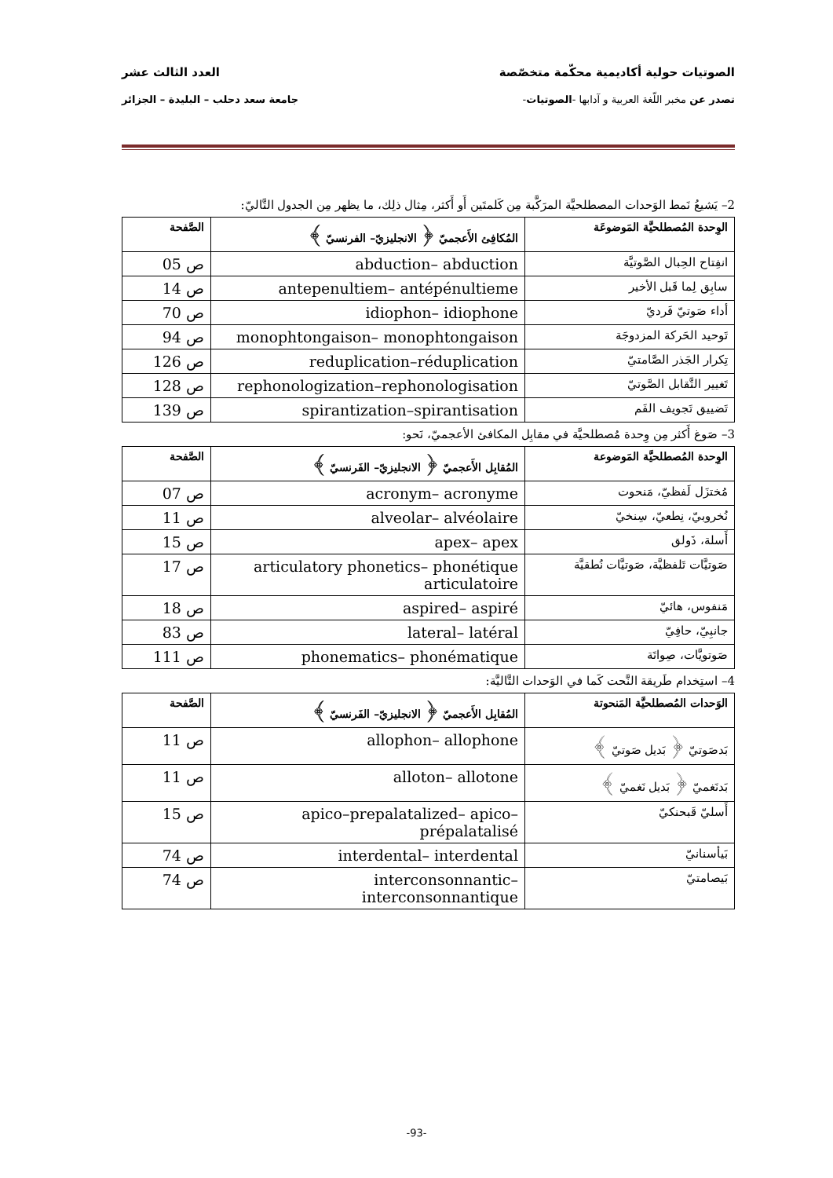الصوتيات حولية أكاديمية محكّمة متخصّصة العدد الثالث عشر
تصدر عن مخبر اللّغة العربية و آدابها -الصوتيات- جامعة سعد دحلب – البليدة – الجزائر
2– يَشيعُ نَمط الوَحدات المصطلحيَّة المرَكَّبة مِن كَلمتَين أَو أَكثر، مِثال ذلِك، ما يظهر مِن الجدول التَّاليّ:
| الوِحدة المُصطلحيَّة المَوضوعَة | المُكافِئ الأَعجميّ ﴿ الانجليزيّ– الفرنسيّ ﴾ | الصَّفحة |
| --- | --- | --- |
| انفِتاح الحِبال الصَّوتيَّة | abduction– abduction | ص 05 |
| سابِق لِما قَبل الأخير | antepenultiem– antépénultieme | ص 14 |
| أداء صَوتيّ فَرديّ | idiophon– idiophone | ص 70 |
| تَوحيد الحَركة المزدوجَة | monophtongaison– monophtongaison | ص 94 |
| تِكرار الجَذر الصَّامتيّ | reduplication–réduplication | ص 126 |
| تَغيير التَّقابل الصَّوتيّ | rephonologization–rephonologisation | ص 128 |
| تَضييق تَجويف الفَم | spirantization–spirantisation | ص 139 |
3– صَوغ أَكثر مِن وِحدة مُصطلحيَّة في مقابِل المكافئ الأعجميّ، نَحو:
| الوِحدة المُصطلحيَّة المَوضوعة | المُقابِل الأَعجميّ ﴿ الانجليزيّ– الفَرنسيّ ﴾ | الصَّفحة |
| --- | --- | --- |
| مُختزَل لَفظيّ، مَنحوت | acronym– acronyme | ص 07 |
| نُخروبيّ، نِطعيّ، سِنخيّ | alveolar– alvéolaire | ص 11 |
| أَسلة، ذَولق | apex– apex | ص 15 |
| صَوتيَّات تَلفظيَّة، صَوتيَّات نُطقيَّة | articulatory phonetics– phonétique articulatoire | ص 17 |
| مَنفوس، هائيّ | aspired– aspiré | ص 18 |
| جانبِيّ، حافِيّ | lateral– latéral | ص 83 |
| صَوتويَّات، صِواتَة | phonematics– phonématique | ص 111 |
4– استِخدام طَريقة النَّحت كَما في الوَحدات التَّاليَّة:
| الوَحدات المُصطلحيَّة المَنحوتة | المُقابِل الأَعجميّ ﴿ الانجليزيّ– الفَرنسيّ ﴾ | الصَّفحة |
| --- | --- | --- |
| بَدصَوتيّ ﴿ بَديل صَوتيّ ﴾ | allophon– allophone | ص 11 |
| بَدنَغميّ ﴿ بَديل نَغميّ ﴾ | alloton– allotone | ص 11 |
| أَسليّ قَبحنكيّ | apico–prepalatalized– apico–prépalatalisé | ص 15 |
| بَيأسنانيّ | interdental– interdental | ص 74 |
| بَيصامتيّ | interconsonnantic– interconsonnantique | ص 74 |
-93-